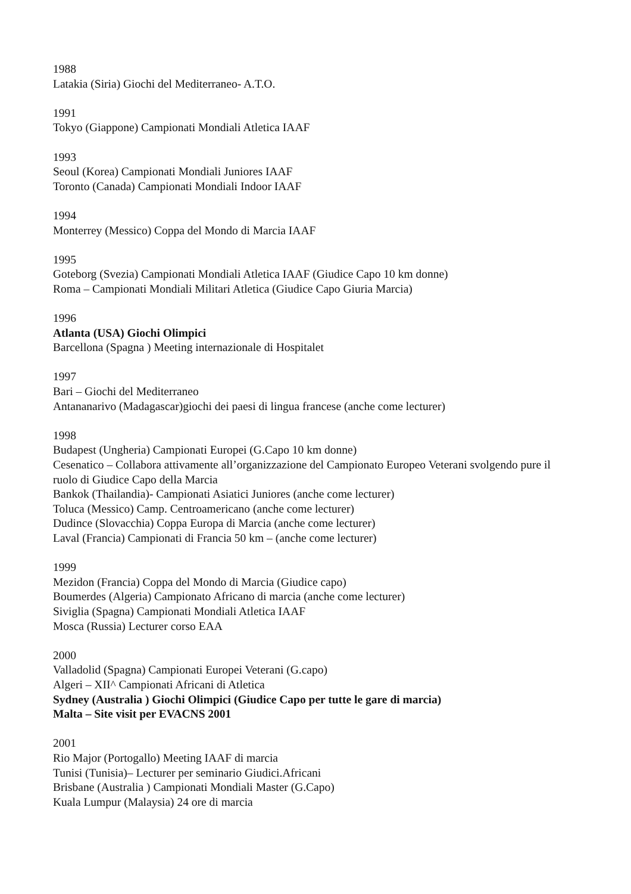1988
Latakia (Siria) Giochi del Mediterraneo- A.T.O.
1991
Tokyo (Giappone) Campionati Mondiali Atletica IAAF
1993
Seoul (Korea) Campionati Mondiali Juniores IAAF
Toronto (Canada) Campionati Mondiali Indoor IAAF
1994
Monterrey (Messico) Coppa del Mondo di Marcia IAAF
1995
Goteborg (Svezia) Campionati Mondiali Atletica IAAF (Giudice Capo 10 km donne)
Roma – Campionati Mondiali Militari Atletica (Giudice Capo Giuria Marcia)
1996
Atlanta (USA) Giochi Olimpici
Barcellona (Spagna ) Meeting internazionale di Hospitalet
1997
Bari – Giochi del Mediterraneo
Antananarivo (Madagascar)giochi dei paesi di lingua francese (anche come lecturer)
1998
Budapest (Ungheria) Campionati Europei (G.Capo 10 km donne)
Cesenatico – Collabora attivamente all’organizzazione del Campionato Europeo Veterani svolgendo pure il ruolo di Giudice Capo della Marcia
Bankok (Thailandia)- Campionati Asiatici Juniores (anche come lecturer)
Toluca (Messico) Camp. Centroamericano (anche come lecturer)
Dudince (Slovacchia) Coppa Europa di Marcia (anche come lecturer)
Laval (Francia) Campionati di Francia 50 km – (anche come lecturer)
1999
Mezidon (Francia) Coppa del Mondo di Marcia (Giudice capo)
Boumerdes (Algeria) Campionato Africano di marcia (anche come lecturer)
Siviglia (Spagna) Campionati Mondiali Atletica IAAF
Mosca (Russia) Lecturer corso EAA
2000
Valladolid (Spagna) Campionati Europei Veterani (G.capo)
Algeri – XII^ Campionati Africani di Atletica
Sydney (Australia ) Giochi Olimpici (Giudice Capo per tutte le gare di marcia)
Malta – Site visit per EVACNS 2001
2001
Rio Major (Portogallo) Meeting IAAF di marcia
Tunisi (Tunisia)– Lecturer per seminario Giudici.Africani
Brisbane (Australia ) Campionati Mondiali Master (G.Capo)
Kuala Lumpur (Malaysia) 24 ore di marcia